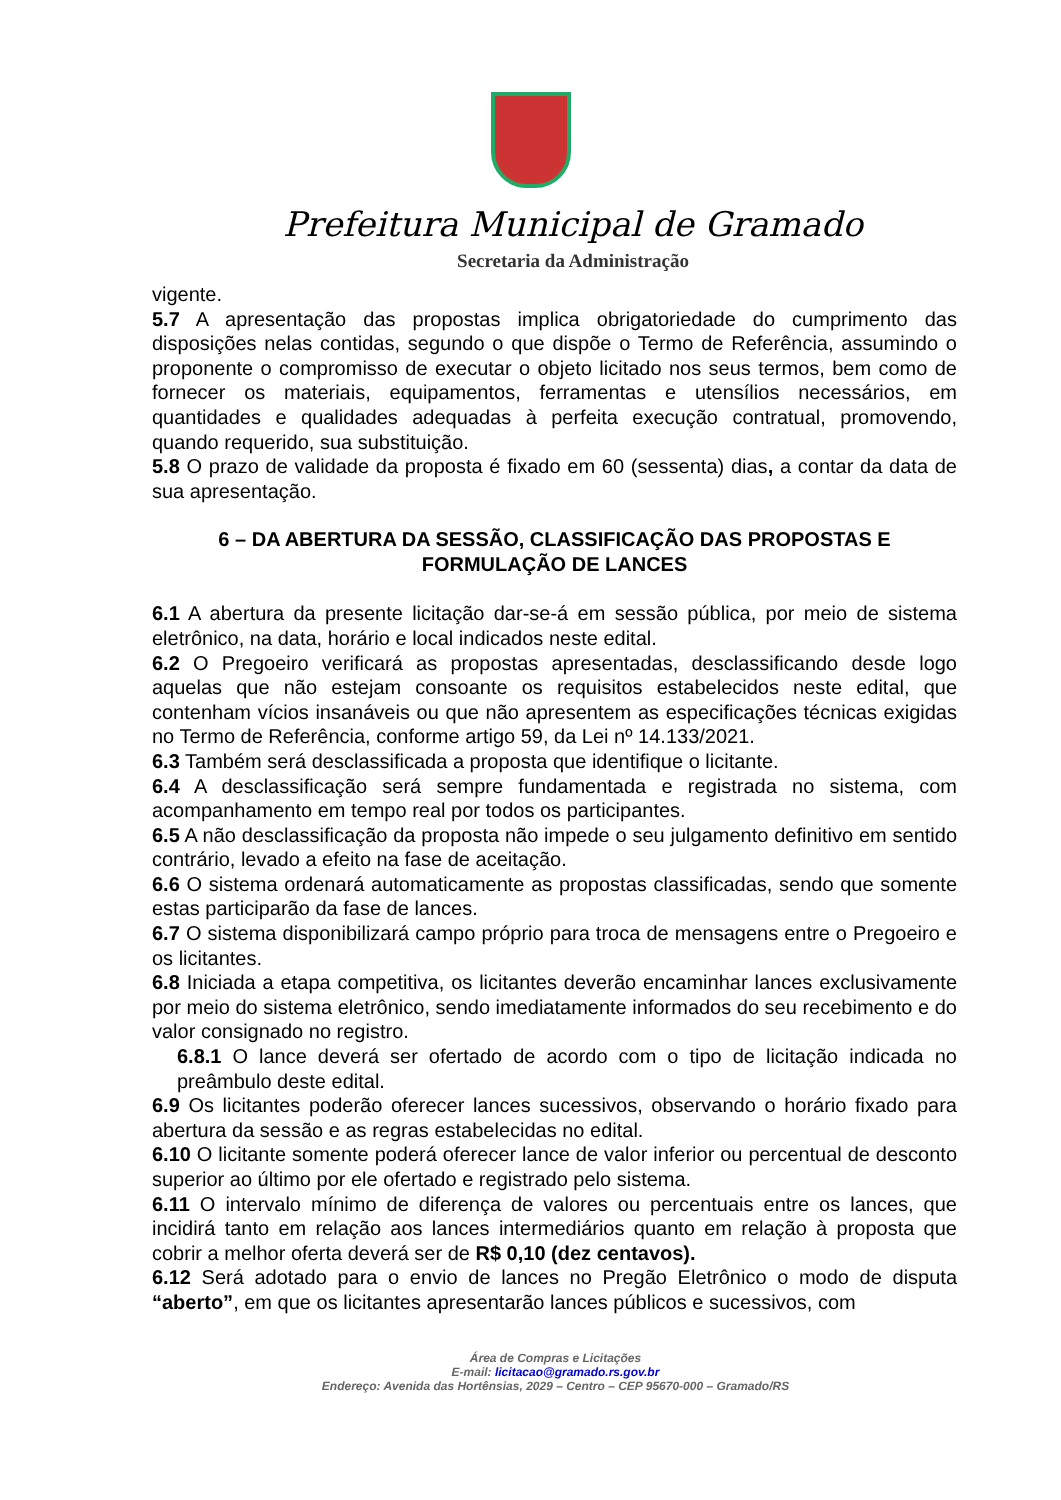Prefeitura Municipal de Gramado
Secretaria da Administração
vigente.
5.7 A apresentação das propostas implica obrigatoriedade do cumprimento das disposições nelas contidas, segundo o que dispõe o Termo de Referência, assumindo o proponente o compromisso de executar o objeto licitado nos seus termos, bem como de fornecer os materiais, equipamentos, ferramentas e utensílios necessários, em quantidades e qualidades adequadas à perfeita execução contratual, promovendo, quando requerido, sua substituição.
5.8 O prazo de validade da proposta é fixado em 60 (sessenta) dias, a contar da data de sua apresentação.
6 – DA ABERTURA DA SESSÃO, CLASSIFICAÇÃO DAS PROPOSTAS E FORMULAÇÃO DE LANCES
6.1 A abertura da presente licitação dar-se-á em sessão pública, por meio de sistema eletrônico, na data, horário e local indicados neste edital.
6.2 O Pregoeiro verificará as propostas apresentadas, desclassificando desde logo aquelas que não estejam consoante os requisitos estabelecidos neste edital, que contenham vícios insanáveis ou que não apresentem as especificações técnicas exigidas no Termo de Referência, conforme artigo 59, da Lei nº 14.133/2021.
6.3 Também será desclassificada a proposta que identifique o licitante.
6.4 A desclassificação será sempre fundamentada e registrada no sistema, com acompanhamento em tempo real por todos os participantes.
6.5 A não desclassificação da proposta não impede o seu julgamento definitivo em sentido contrário, levado a efeito na fase de aceitação.
6.6 O sistema ordenará automaticamente as propostas classificadas, sendo que somente estas participarão da fase de lances.
6.7 O sistema disponibilizará campo próprio para troca de mensagens entre o Pregoeiro e os licitantes.
6.8 Iniciada a etapa competitiva, os licitantes deverão encaminhar lances exclusivamente por meio do sistema eletrônico, sendo imediatamente informados do seu recebimento e do valor consignado no registro.
6.8.1 O lance deverá ser ofertado de acordo com o tipo de licitação indicada no preâmbulo deste edital.
6.9 Os licitantes poderão oferecer lances sucessivos, observando o horário fixado para abertura da sessão e as regras estabelecidas no edital.
6.10 O licitante somente poderá oferecer lance de valor inferior ou percentual de desconto superior ao último por ele ofertado e registrado pelo sistema.
6.11 O intervalo mínimo de diferença de valores ou percentuais entre os lances, que incidirá tanto em relação aos lances intermediários quanto em relação à proposta que cobrir a melhor oferta deverá ser de R$ 0,10 (dez centavos).
6.12 Será adotado para o envio de lances no Pregão Eletrônico o modo de disputa “aberto”, em que os licitantes apresentarão lances públicos e sucessivos, com
Área de Compras e Licitações
E-mail: licitacao@gramado.rs.gov.br
Endereço: Avenida das Hortênsias, 2029 – Centro – CEP 95670-000 – Gramado/RS